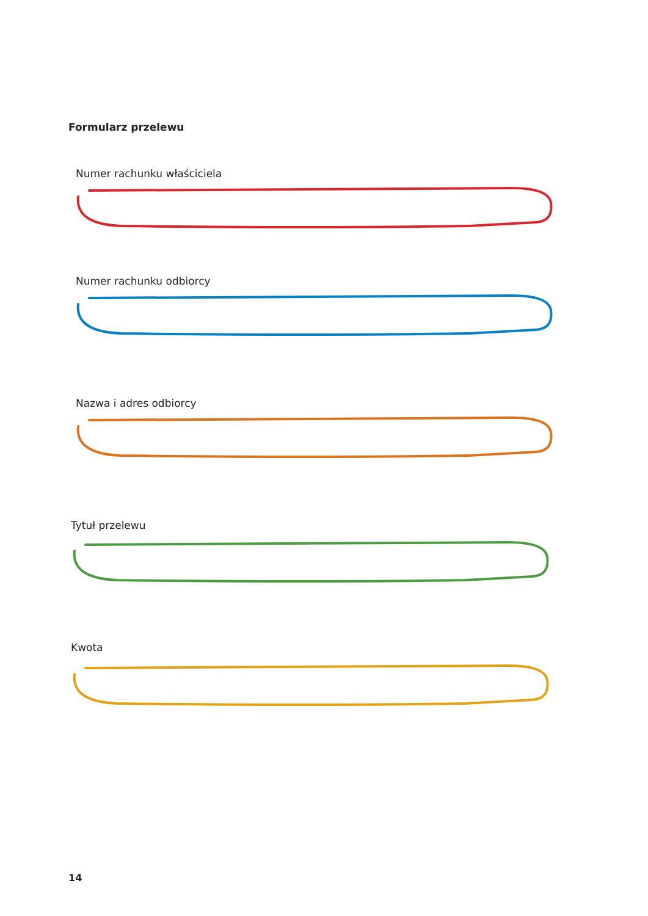Formularz przelewu
Numer rachunku właściciela
Numer rachunku odbiorcy
Nazwa i adres odbiorcy
Tytuł przelewu
Kwota
14